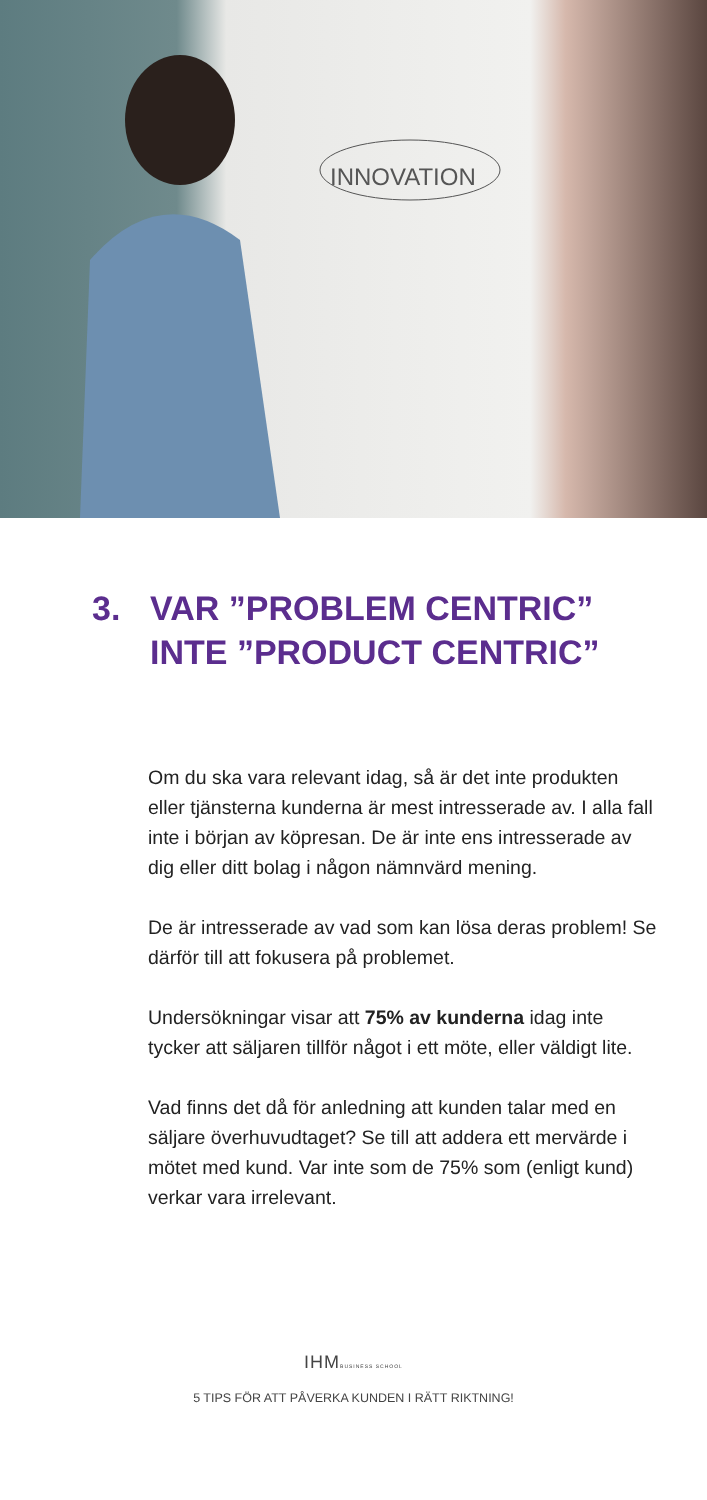INNOVATION
3. VAR ”PROBLEM CENTRIC”
INTE ”PRODUCT CENTRIC”
Om du ska vara relevant idag, så är det inte produkten eller tjänsterna kunderna är mest intresserade av. I alla fall inte i början av köpresan. De är inte ens intresserade av dig eller ditt bolag i någon nämnvärd mening.
De är intresserade av vad som kan lösa deras problem! Se därför till att fokusera på problemet.
Undersökningar visar att 75% av kunderna idag inte tycker att säljaren tillför något i ett möte, eller väldigt lite.
Vad finns det då för anledning att kunden talar med en säljare överhuvudtaget? Se till att addera ett mervärde i mötet med kund. Var inte som de 75% som (enligt kund) verkar vara irrelevant.
IHMBUSINESS SCHOOL
5 TIPS FÖR ATT PÅVERKA KUNDEN I RÄTT RIKTNING!